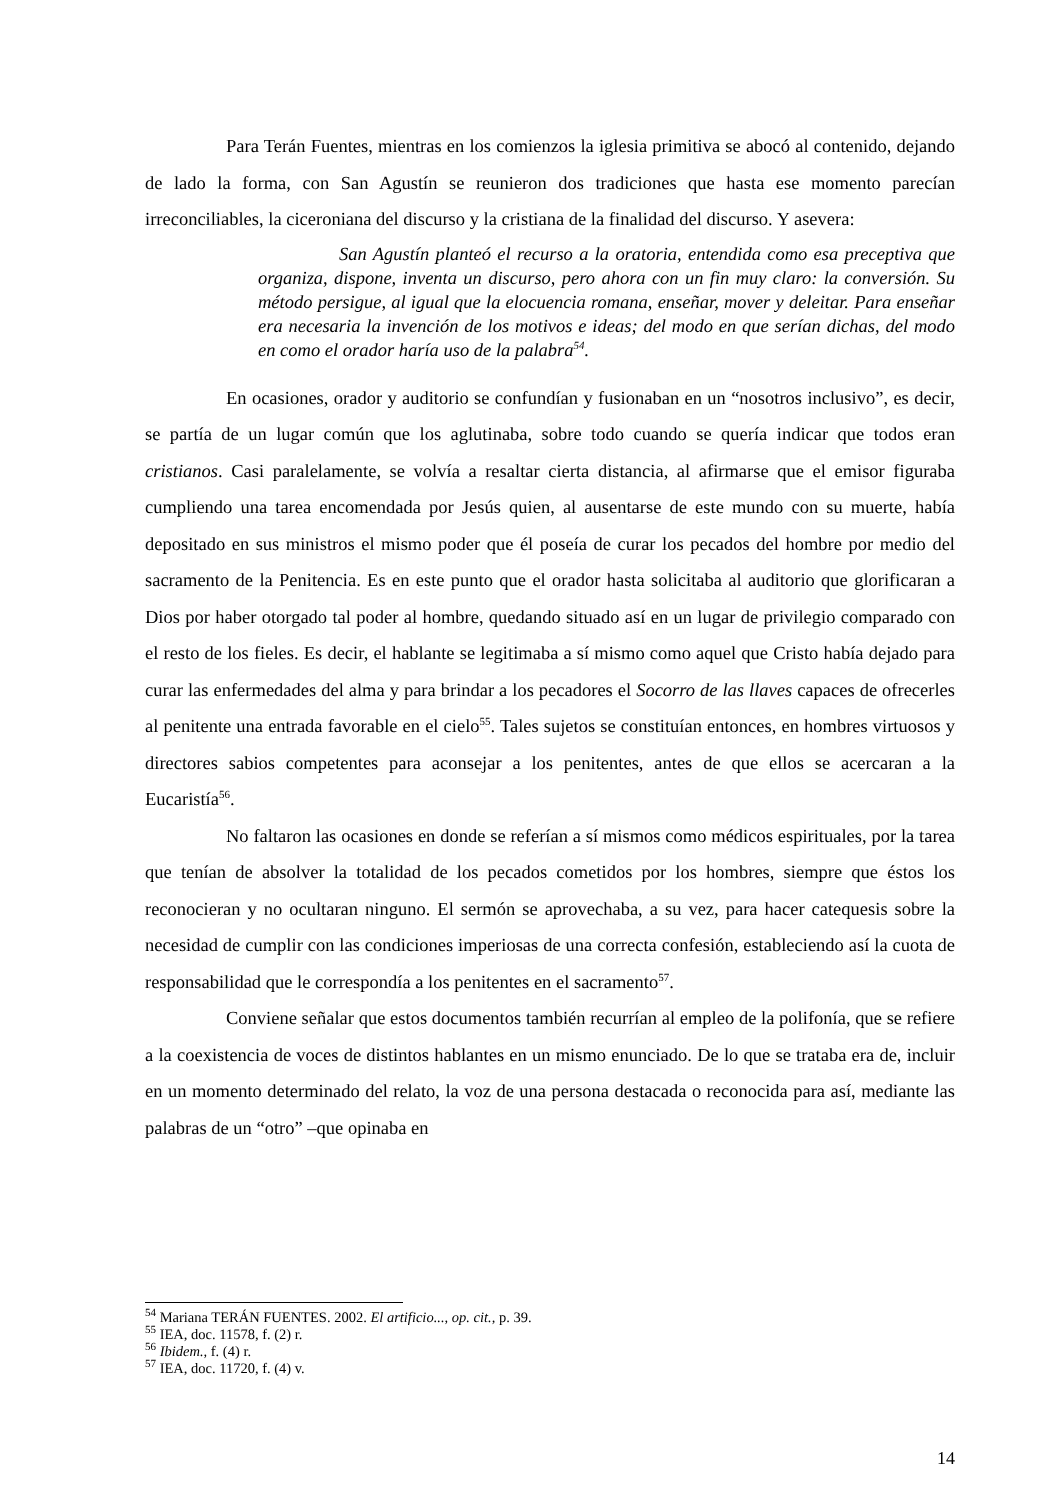Para Terán Fuentes, mientras en los comienzos la iglesia primitiva se abocó al contenido, dejando de lado la forma, con San Agustín se reunieron dos tradiciones que hasta ese momento parecían irreconciliables, la ciceroniana del discurso y la cristiana de la finalidad del discurso. Y asevera:
San Agustín planteó el recurso a la oratoria, entendida como esa preceptiva que organiza, dispone, inventa un discurso, pero ahora con un fin muy claro: la conversión. Su método persigue, al igual que la elocuencia romana, enseñar, mover y deleitar. Para enseñar era necesaria la invención de los motivos e ideas; del modo en que serían dichas, del modo en como el orador haría uso de la palabra<sup>54</sup>.
En ocasiones, orador y auditorio se confundían y fusionaban en un “nosotros inclusivo”, es decir, se partía de un lugar común que los aglutinaba, sobre todo cuando se quería indicar que todos eran cristianos. Casi paralelamente, se volvía a resaltar cierta distancia, al afirmarse que el emisor figuraba cumpliendo una tarea encomendada por Jesús quien, al ausentarse de este mundo con su muerte, había depositado en sus ministros el mismo poder que él poseía de curar los pecados del hombre por medio del sacramento de la Penitencia. Es en este punto que el orador hasta solicitaba al auditorio que glorificaran a Dios por haber otorgado tal poder al hombre, quedando situado así en un lugar de privilegio comparado con el resto de los fieles. Es decir, el hablante se legitimaba a sí mismo como aquel que Cristo había dejado para curar las enfermedades del alma y para brindar a los pecadores el Socorro de las llaves capaces de ofrecerles al penitente una entrada favorable en el cielo<sup>55</sup>. Tales sujetos se constituían entonces, en hombres virtuosos y directores sabios competentes para aconsejar a los penitentes, antes de que ellos se acercaran a la Eucaristía<sup>56</sup>.
No faltaron las ocasiones en donde se referían a sí mismos como médicos espirituales, por la tarea que tenían de absolver la totalidad de los pecados cometidos por los hombres, siempre que éstos los reconocieran y no ocultaran ninguno. El sermón se aprovechaba, a su vez, para hacer catequesis sobre la necesidad de cumplir con las condiciones imperiosas de una correcta confesión, estableciendo así la cuota de responsabilidad que le correspondía a los penitentes en el sacramento<sup>57</sup>.
Conviene señalar que estos documentos también recurrían al empleo de la polifonía, que se refiere a la coexistencia de voces de distintos hablantes en un mismo enunciado. De lo que se trataba era de, incluir en un momento determinado del relato, la voz de una persona destacada o reconocida para así, mediante las palabras de un “otro” –que opinaba en
<sup>54</sup> Mariana TERÁN FUENTES. 2002. El artificio..., op. cit., p. 39.
<sup>55</sup> IEA, doc. 11578, f. (2) r.
<sup>56</sup> Ibidem., f. (4) r.
<sup>57</sup> IEA, doc. 11720, f. (4) v.
14